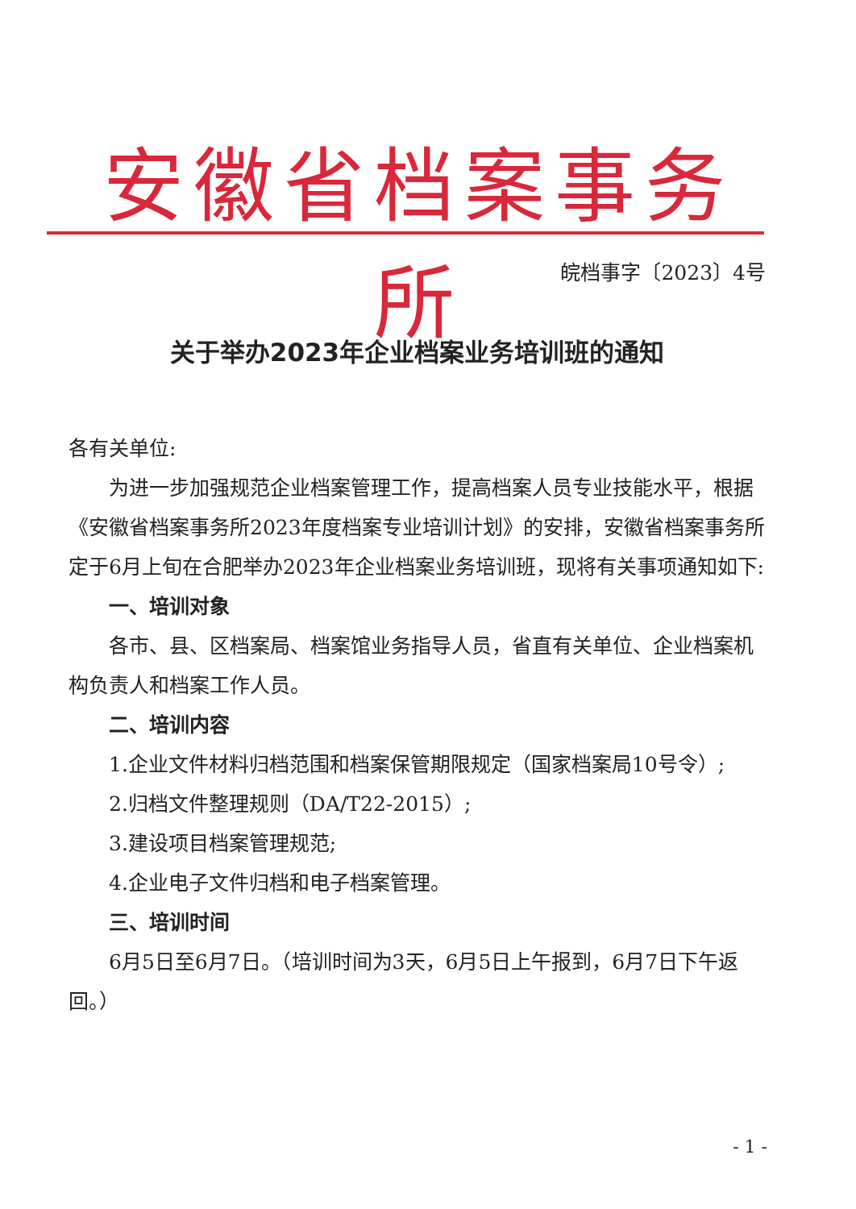安徽省档案事务所
皖档事字〔2023〕4号
关于举办2023年企业档案业务培训班的通知
各有关单位:
为进一步加强规范企业档案管理工作，提高档案人员专业技能水平，根据《安徽省档案事务所2023年度档案专业培训计划》的安排，安徽省档案事务所定于6月上旬在合肥举办2023年企业档案业务培训班，现将有关事项通知如下:
一、培训对象
各市、县、区档案局、档案馆业务指导人员，省直有关单位、企业档案机构负责人和档案工作人员。
二、培训内容
1.企业文件材料归档范围和档案保管期限规定（国家档案局10号令）;
2.归档文件整理规则（DA/T22-2015）;
3.建设项目档案管理规范;
4.企业电子文件归档和电子档案管理。
三、培训时间
6月5日至6月7日。（培训时间为3天，6月5日上午报到，6月7日下午返回。）
- 1 -